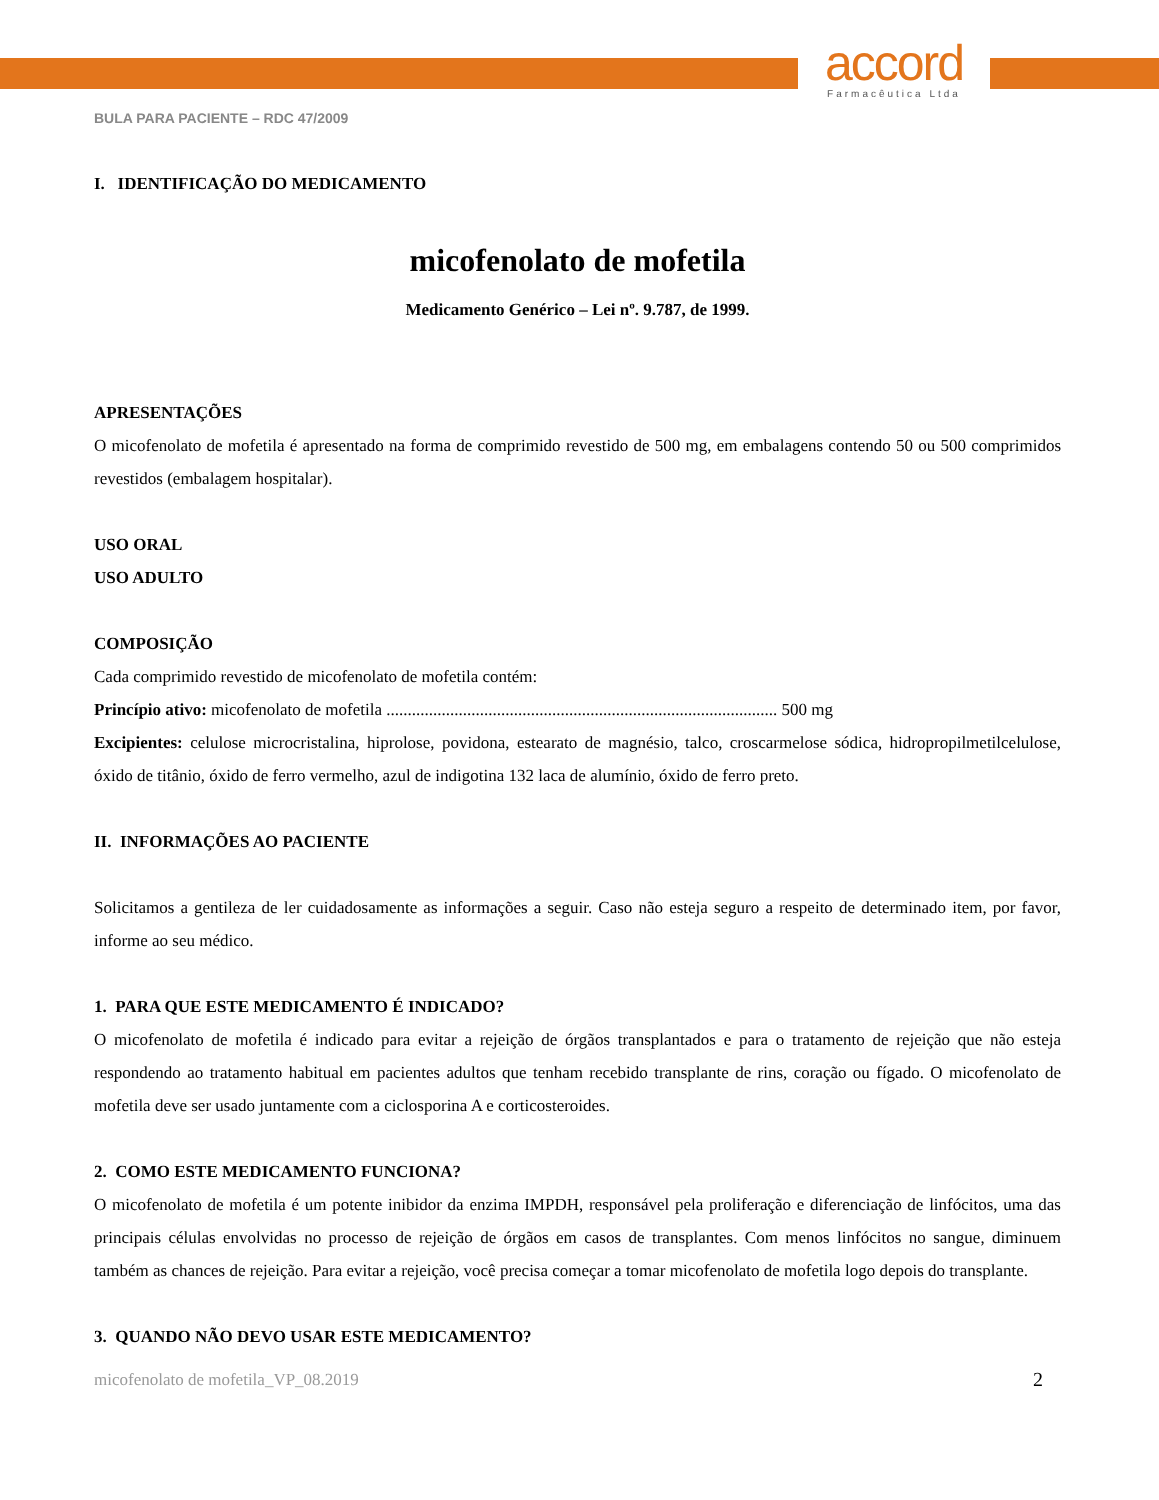accord
Farmacêutica Ltda
BULA PARA PACIENTE – RDC 47/2009
I. IDENTIFICAÇÃO DO MEDICAMENTO
micofenolato de mofetila
Medicamento Genérico – Lei nº. 9.787, de 1999.
APRESENTAÇÕES
O micofenolato de mofetila é apresentado na forma de comprimido revestido de 500 mg, em embalagens contendo 50 ou 500 comprimidos revestidos (embalagem hospitalar).
USO ORAL
USO ADULTO
COMPOSIÇÃO
Cada comprimido revestido de micofenolato de mofetila contém:
Princípio ativo: micofenolato de mofetila ............................................................................................ 500 mg
Excipientes: celulose microcristalina, hiprolose, povidona, estearato de magnésio, talco, croscarmelose sódica, hidropropilmetilcelulose, óxido de titânio, óxido de ferro vermelho, azul de indigotina 132 laca de alumínio, óxido de ferro preto.
II. INFORMAÇÕES AO PACIENTE
Solicitamos a gentileza de ler cuidadosamente as informações a seguir. Caso não esteja seguro a respeito de determinado item, por favor, informe ao seu médico.
1. PARA QUE ESTE MEDICAMENTO É INDICADO?
O micofenolato de mofetila é indicado para evitar a rejeição de órgãos transplantados e para o tratamento de rejeição que não esteja respondendo ao tratamento habitual em pacientes adultos que tenham recebido transplante de rins, coração ou fígado. O micofenolato de mofetila deve ser usado juntamente com a ciclosporina A e corticosteroides.
2. COMO ESTE MEDICAMENTO FUNCIONA?
O micofenolato de mofetila é um potente inibidor da enzima IMPDH, responsável pela proliferação e diferenciação de linfócitos, uma das principais células envolvidas no processo de rejeição de órgãos em casos de transplantes. Com menos linfócitos no sangue, diminuem também as chances de rejeição. Para evitar a rejeição, você precisa começar a tomar micofenolato de mofetila logo depois do transplante.
3. QUANDO NÃO DEVO USAR ESTE MEDICAMENTO?
micofenolato de mofetila_VP_08.2019 2